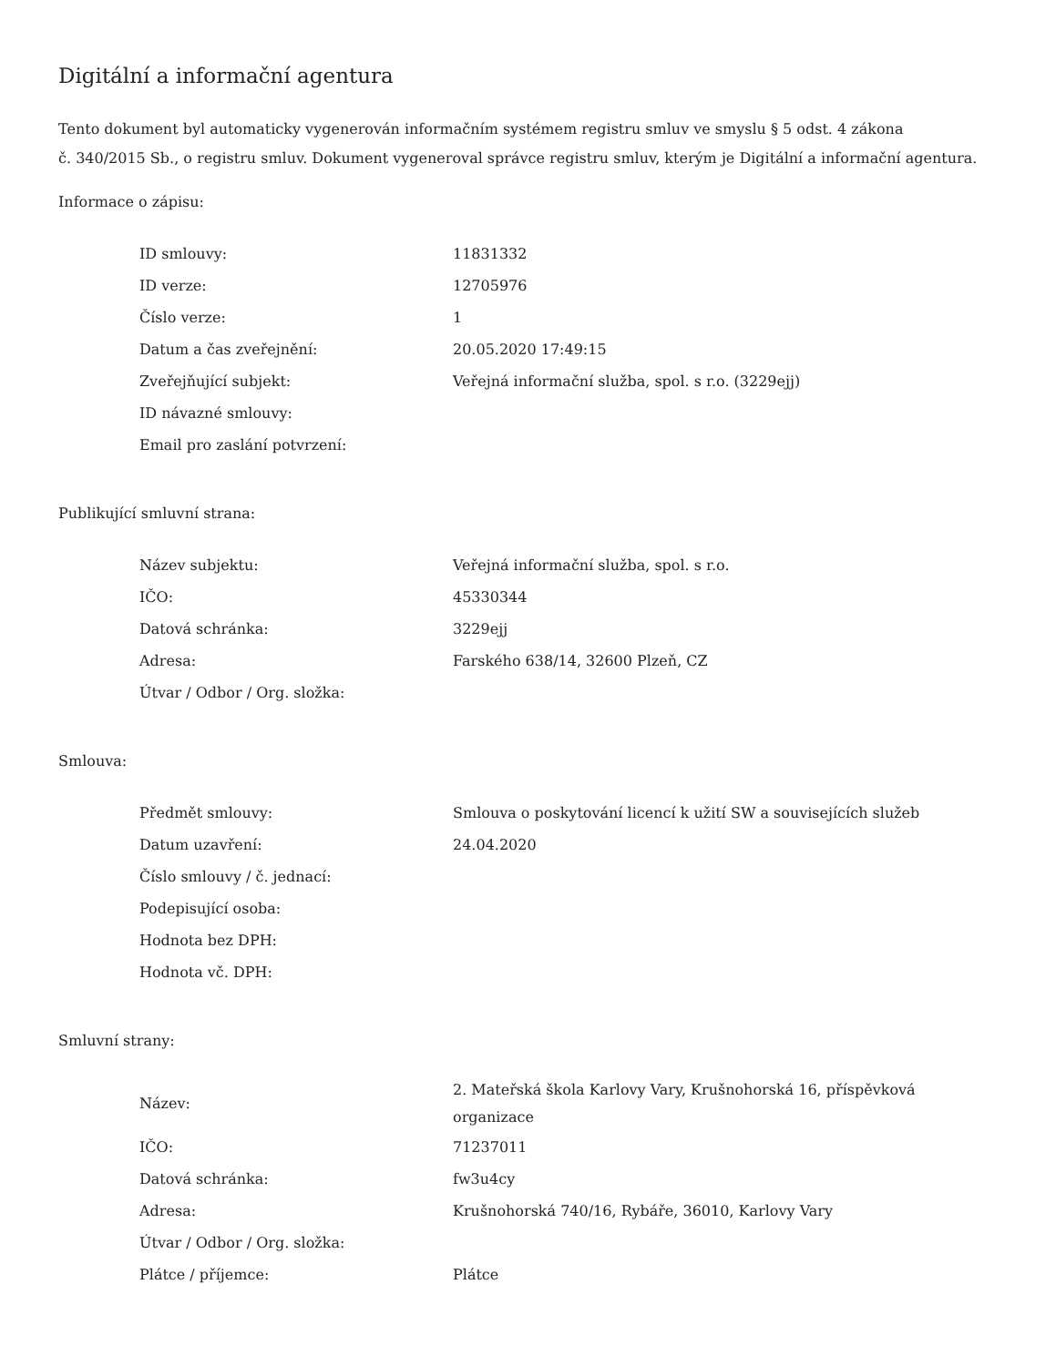Digitální a informační agentura
Tento dokument byl automaticky vygenerován informačním systémem registru smluv ve smyslu § 5 odst. 4 zákona
č. 340/2015 Sb., o registru smluv. Dokument vygeneroval správce registru smluv, kterým je Digitální a informační agentura.
Informace o zápisu:
| ID smlouvy: | 11831332 |
| ID verze: | 12705976 |
| Číslo verze: | 1 |
| Datum a čas zveřejnění: | 20.05.2020 17:49:15 |
| Zveřejňující subjekt: | Veřejná informační služba, spol. s r.o. (3229ejj) |
| ID návazné smlouvy: | |
| Email pro zaslání potvrzení: | |
Publikující smluvní strana:
| Název subjektu: | Veřejná informační služba, spol. s r.o. |
| IČO: | 45330344 |
| Datová schránka: | 3229ejj |
| Adresa: | Farského 638/14, 32600 Plzeň, CZ |
| Útvar / Odbor / Org. složka: | |
Smlouva:
| Předmět smlouvy: | Smlouva o poskytování licencí k užití SW a souvisejících služeb |
| Datum uzavření: | 24.04.2020 |
| Číslo smlouvy / č. jednací: | |
| Podepisující osoba: | |
| Hodnota bez DPH: | |
| Hodnota vč. DPH: | |
Smluvní strany:
| Název: | 2. Mateřská škola Karlovy Vary, Krušnohorská 16, příspěvková organizace |
| IČO: | 71237011 |
| Datová schránka: | fw3u4cy |
| Adresa: | Krušnohorská 740/16, Rybáře, 36010, Karlovy Vary |
| Útvar / Odbor / Org. složka: | |
| Plátce / příjemce: | Plátce |